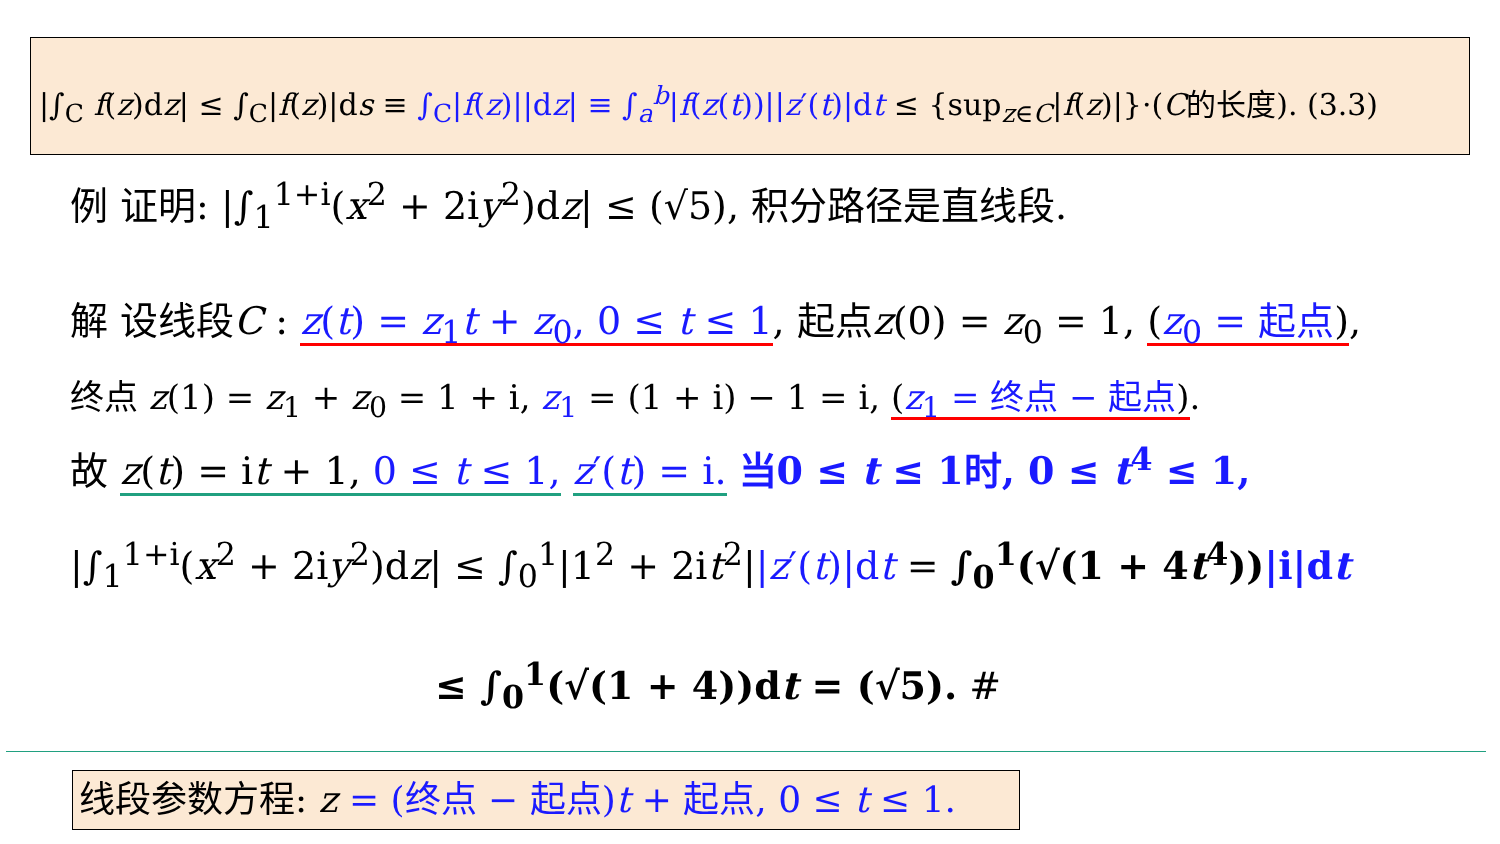|∫<sub>C</sub> f(z)dz| ≤ ∫<sub>C</sub>|f(z)|ds ≡ ∫<sub>C</sub>|f(z)||dz| ≡ ∫<sub>a</sub><sup>b</sup>|f(z(t))||z′(t)|dt ≤ {sup<sub>z∈C</sub>|f(z)|}·(C的长度). (3.3)
例 证明: |∫<sub>1</sub><sup>1+i</sup>(x<sup>2</sup> + 2iy<sup>2</sup>)dz| ≤ (√5), 积分路径是直线段.
解 设线段C : z(t) = z<sub>1</sub>t + z<sub>0</sub>, 0 ≤ t ≤ 1, 起点z(0) = z<sub>0</sub> = 1, (z<sub>0</sub> = 起点),
终点 z(1) = z<sub>1</sub> + z<sub>0</sub> = 1 + i, z<sub>1</sub> = (1 + i) − 1 = i, (z<sub>1</sub> = 终点 − 起点).
故 z(t) = it + 1, 0 ≤ t ≤ 1, z′(t) = i. 当0 ≤ t ≤ 1时, 0 ≤ t<sup>4</sup> ≤ 1,
|∫<sub>1</sub><sup>1+i</sup>(x<sup>2</sup> + 2iy<sup>2</sup>)dz| ≤ ∫<sub>0</sub><sup>1</sup>|1<sup>2</sup> + 2it<sup>2</sup>||z′(t)|dt = ∫<sub>0</sub><sup>1</sup>(√(1 + 4t<sup>4</sup>))|i|dt
≤ ∫<sub>0</sub><sup>1</sup>(√(1 + 4))dt = (√5). #
线段参数方程: z = (终点 − 起点)t + 起点, 0 ≤ t ≤ 1.